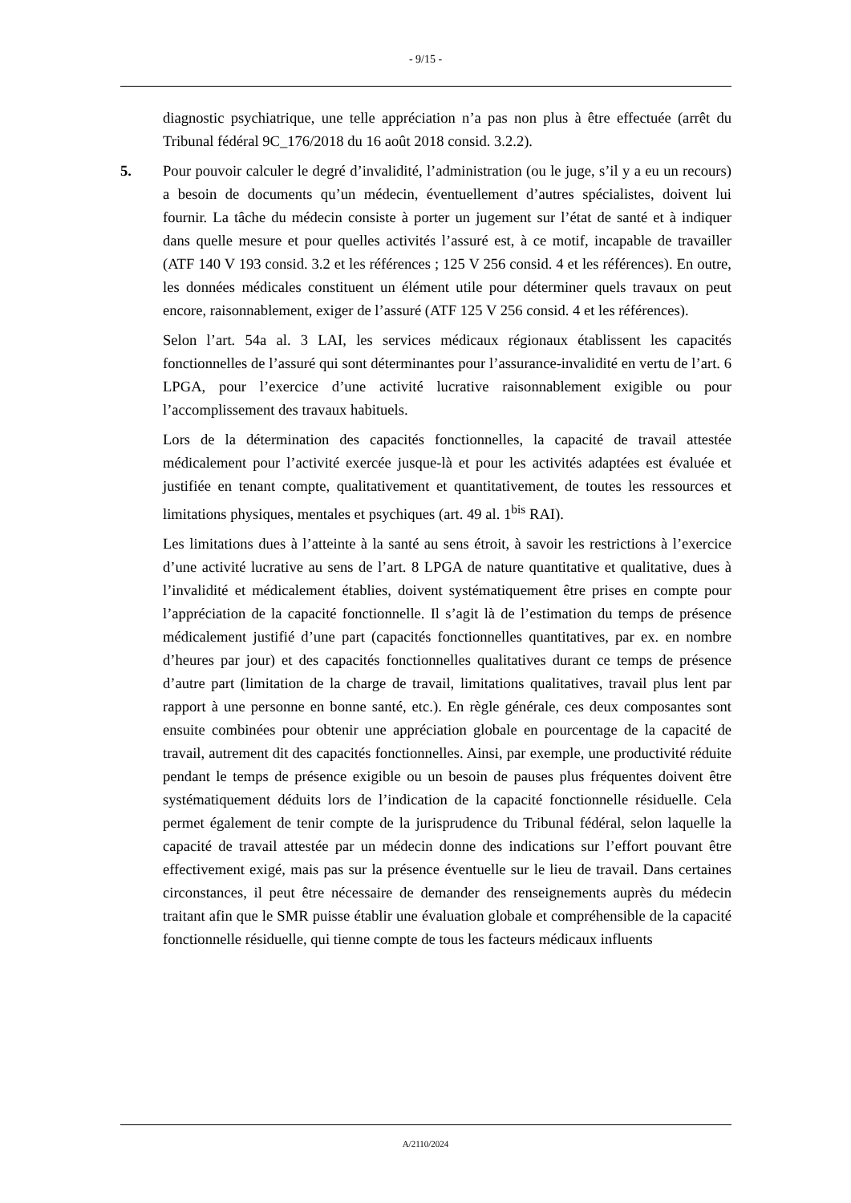- 9/15 -
diagnostic psychiatrique, une telle appréciation n’a pas non plus à être effectuée (arrêt du Tribunal fédéral 9C_176/2018 du 16 août 2018 consid. 3.2.2).
5. Pour pouvoir calculer le degré d’invalidité, l’administration (ou le juge, s’il y a eu un recours) a besoin de documents qu’un médecin, éventuellement d’autres spécialistes, doivent lui fournir. La tâche du médecin consiste à porter un jugement sur l’état de santé et à indiquer dans quelle mesure et pour quelles activités l’assuré est, à ce motif, incapable de travailler (ATF 140 V 193 consid. 3.2 et les références ; 125 V 256 consid. 4 et les références). En outre, les données médicales constituent un élément utile pour déterminer quels travaux on peut encore, raisonnablement, exiger de l’assuré (ATF 125 V 256 consid. 4 et les références).
Selon l’art. 54a al. 3 LAI, les services médicaux régionaux établissent les capacités fonctionnelles de l’assuré qui sont déterminantes pour l’assurance-invalidité en vertu de l’art. 6 LPGA, pour l’exercice d’une activité lucrative raisonnablement exigible ou pour l’accomplissement des travaux habituels.
Lors de la détermination des capacités fonctionnelles, la capacité de travail attestée médicalement pour l’activité exercée jusque-là et pour les activités adaptées est évaluée et justifiée en tenant compte, qualitativement et quantitativement, de toutes les ressources et limitations physiques, mentales et psychiques (art. 49 al. 1<sup>bis</sup> RAI).
Les limitations dues à l’atteinte à la santé au sens étroit, à savoir les restrictions à l’exercice d’une activité lucrative au sens de l’art. 8 LPGA de nature quantitative et qualitative, dues à l’invalidité et médicalement établies, doivent systématiquement être prises en compte pour l’appréciation de la capacité fonctionnelle. Il s’agit là de l’estimation du temps de présence médicalement justifié d’une part (capacités fonctionnelles quantitatives, par ex. en nombre d’heures par jour) et des capacités fonctionnelles qualitatives durant ce temps de présence d’autre part (limitation de la charge de travail, limitations qualitatives, travail plus lent par rapport à une personne en bonne santé, etc.). En règle générale, ces deux composantes sont ensuite combinées pour obtenir une appréciation globale en pourcentage de la capacité de travail, autrement dit des capacités fonctionnelles. Ainsi, par exemple, une productivité réduite pendant le temps de présence exigible ou un besoin de pauses plus fréquentes doivent être systématiquement déduits lors de l’indication de la capacité fonctionnelle résiduelle. Cela permet également de tenir compte de la jurisprudence du Tribunal fédéral, selon laquelle la capacité de travail attestée par un médecin donne des indications sur l’effort pouvant être effectivement exigé, mais pas sur la présence éventuelle sur le lieu de travail. Dans certaines circonstances, il peut être nécessaire de demander des renseignements auprès du médecin traitant afin que le SMR puisse établir une évaluation globale et compréhensible de la capacité fonctionnelle résiduelle, qui tienne compte de tous les facteurs médicaux influents
A/2110/2024